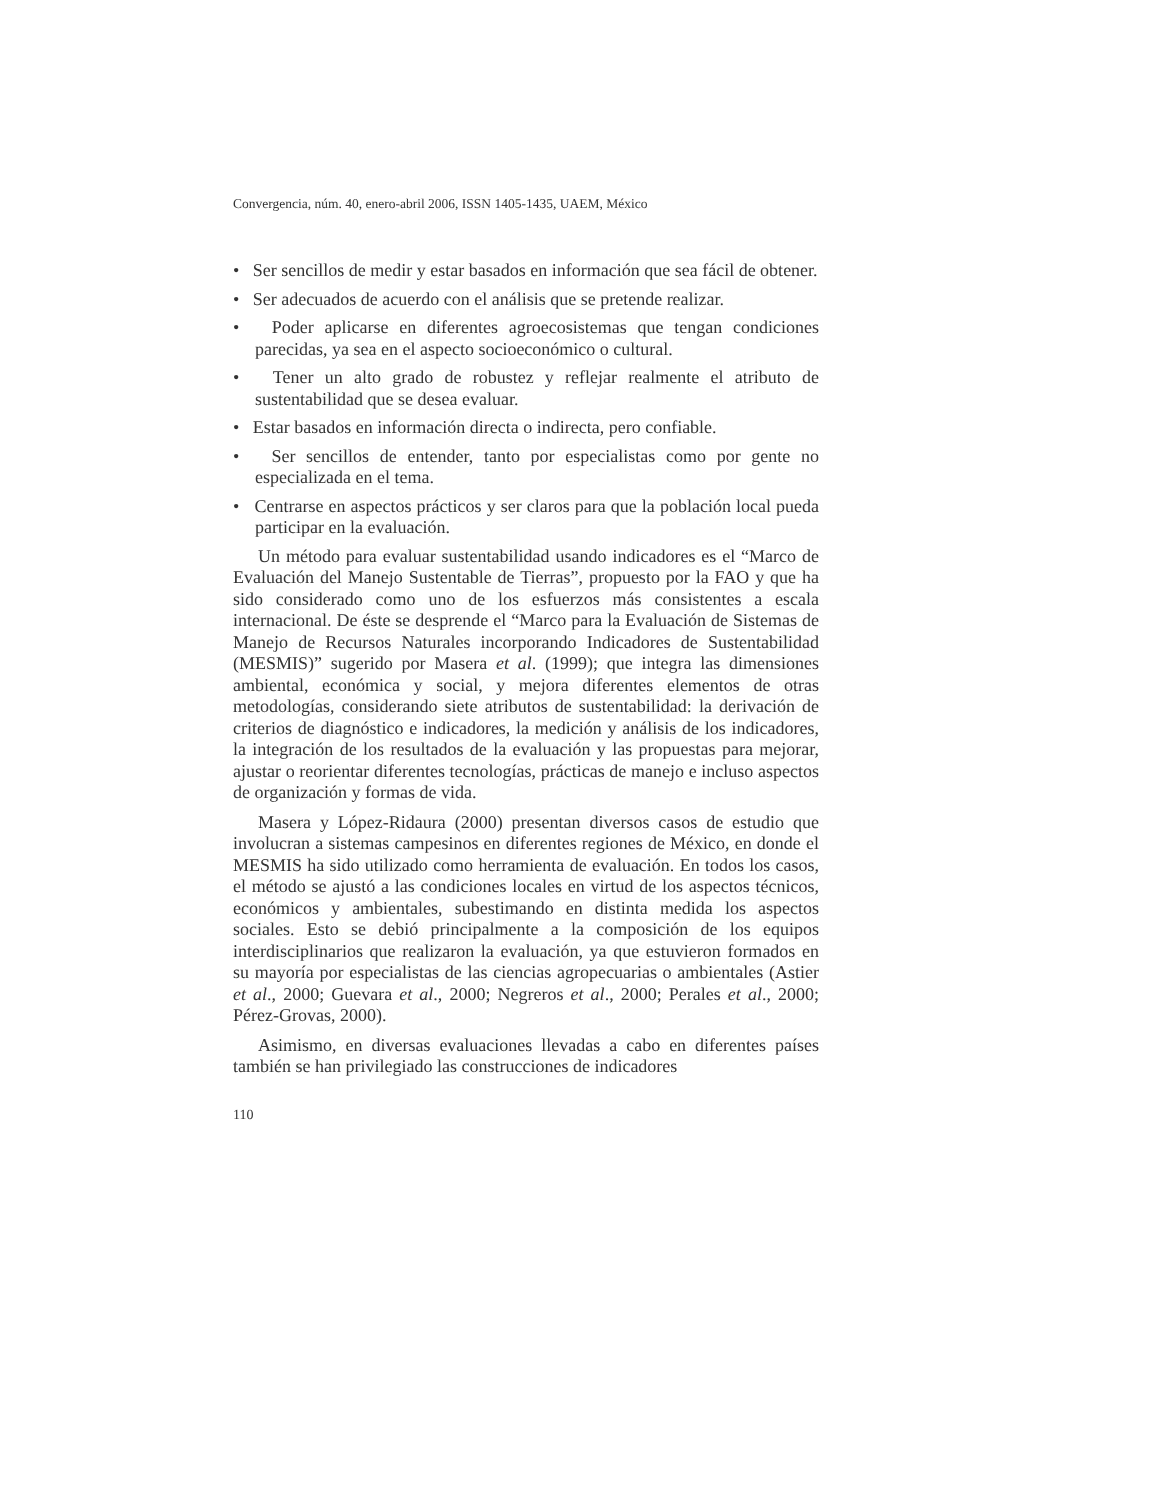Convergencia, núm. 40, enero-abril 2006, ISSN 1405-1435, UAEM, México
• Ser sencillos de medir y estar basados en información que sea fácil de obtener.
• Ser adecuados de acuerdo con el análisis que se pretende realizar.
• Poder aplicarse en diferentes agroecosistemas que tengan condiciones parecidas, ya sea en el aspecto socioeconómico o cultural.
• Tener un alto grado de robustez y reflejar realmente el atributo de sustentabilidad que se desea evaluar.
• Estar basados en información directa o indirecta, pero confiable.
• Ser sencillos de entender, tanto por especialistas como por gente no especializada en el tema.
• Centrarse en aspectos prácticos y ser claros para que la población local pueda participar en la evaluación.
Un método para evaluar sustentabilidad usando indicadores es el “Marco de Evaluación del Manejo Sustentable de Tierras”, propuesto por la FAO y que ha sido considerado como uno de los esfuerzos más consistentes a escala internacional. De éste se desprende el “Marco para la Evaluación de Sistemas de Manejo de Recursos Naturales incorporando Indicadores de Sustentabilidad (MESMIS)” sugerido por Masera et al. (1999); que integra las dimensiones ambiental, económica y social, y mejora diferentes elementos de otras metodologías, considerando siete atributos de sustentabilidad: la derivación de criterios de diagnóstico e indicadores, la medición y análisis de los indicadores, la integración de los resultados de la evaluación y las propuestas para mejorar, ajustar o reorientar diferentes tecnologías, prácticas de manejo e incluso aspectos de organización y formas de vida.
Masera y López-Ridaura (2000) presentan diversos casos de estudio que involucran a sistemas campesinos en diferentes regiones de México, en donde el MESMIS ha sido utilizado como herramienta de evaluación. En todos los casos, el método se ajustó a las condiciones locales en virtud de los aspectos técnicos, económicos y ambientales, subestimando en distinta medida los aspectos sociales. Esto se debió principalmente a la composición de los equipos interdisciplinarios que realizaron la evaluación, ya que estuvieron formados en su mayoría por especialistas de las ciencias agropecuarias o ambientales (Astier et al., 2000; Guevara et al., 2000; Negreros et al., 2000; Perales et al., 2000; Pérez-Grovas, 2000).
Asimismo, en diversas evaluaciones llevadas a cabo en diferentes países también se han privilegiado las construcciones de indicadores
110